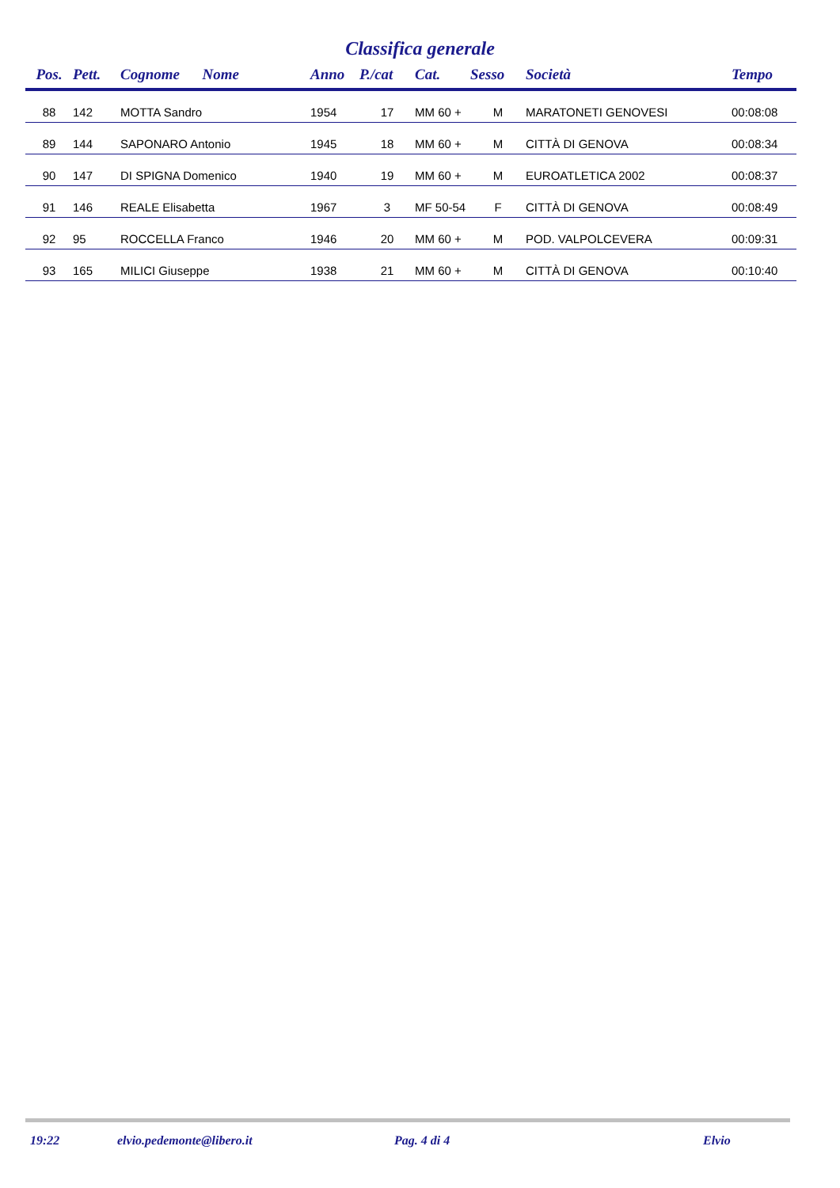Classifica generale
| Pos. | Pett. | Cognome Nome | Anno | P./cat | Cat. | Sesso | Società | Tempo |
| --- | --- | --- | --- | --- | --- | --- | --- | --- |
| 88 | 142 | MOTTA Sandro | 1954 | 17 | MM 60 + | M | MARATONETI GENOVESI | 00:08:08 |
| 89 | 144 | SAPONARO Antonio | 1945 | 18 | MM 60 + | M | CITTÀ DI GENOVA | 00:08:34 |
| 90 | 147 | DI SPIGNA Domenico | 1940 | 19 | MM 60 + | M | EUROATLETICA 2002 | 00:08:37 |
| 91 | 146 | REALE Elisabetta | 1967 | 3 | MF 50-54 | F | CITTÀ DI GENOVA | 00:08:49 |
| 92 | 95 | ROCCELLA Franco | 1946 | 20 | MM 60 + | M | POD. VALPOLCEVERA | 00:09:31 |
| 93 | 165 | MILICI Giuseppe | 1938 | 21 | MM 60 + | M | CITTÀ DI GENOVA | 00:10:40 |
19:22 elvio.pedemonte@libero.it Pag. 4 di 4 Elvio